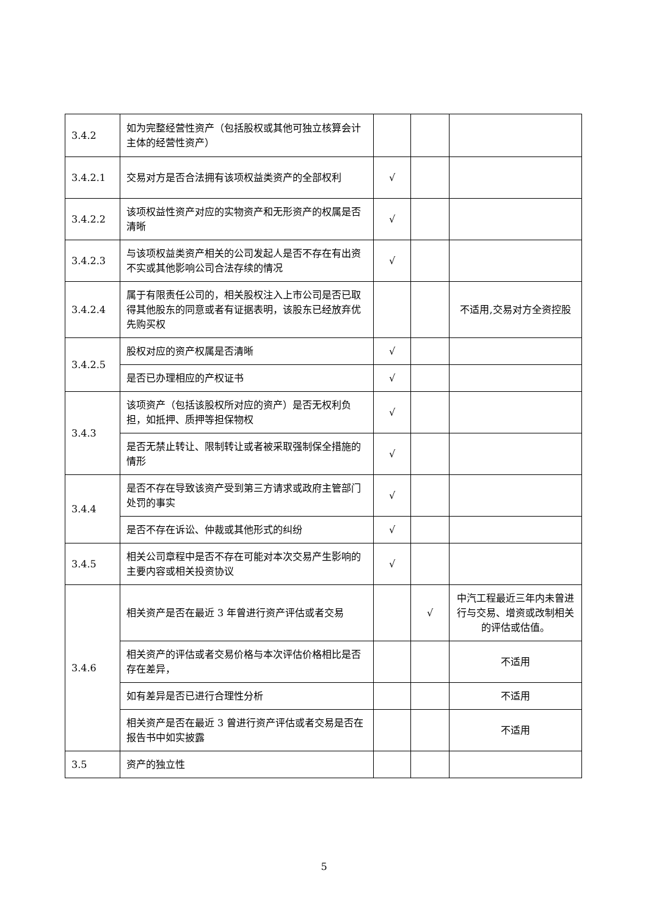| 3.4.2 | 如为完整经营性资产（包括股权或其他可独立核算会计主体的经营性资产） | | | |
| 3.4.2.1 | 交易对方是否合法拥有该项权益类资产的全部权利 | √ | | |
| 3.4.2.2 | 该项权益性资产对应的实物资产和无形资产的权属是否清晰 | √ | | |
| 3.4.2.3 | 与该项权益类资产相关的公司发起人是否不存在有出资不实或其他影响公司合法存续的情况 | √ | | |
| 3.4.2.4 | 属于有限责任公司的，相关股权注入上市公司是否已取得其他股东的同意或者有证据表明，该股东已经放弃优先购买权 | | | 不适用,交易对方全资控股 |
| 3.4.2.5 | 股权对应的资产权属是否清晰 | √ | | |
| | 是否已办理相应的产权证书 | √ | | |
| 3.4.3 | 该项资产（包括该股权所对应的资产）是否无权利负担，如抵押、质押等担保物权 | √ | | |
| | 是否无禁止转让、限制转让或者被采取强制保全措施的情形 | √ | | |
| 3.4.4 | 是否不存在导致该资产受到第三方请求或政府主管部门处罚的事实 | √ | | |
| | 是否不存在诉讼、仲裁或其他形式的纠纷 | √ | | |
| 3.4.5 | 相关公司章程中是否不存在可能对本次交易产生影响的主要内容或相关投资协议 | √ | | |
| 3.4.6 | 相关资产是否在最近 3 年曾进行资产评估或者交易 | | √ | 中汽工程最近三年内未曾进行与交易、增资或改制相关的评估或估值。 |
| | 相关资产的评估或者交易价格与本次评估价格相比是否存在差异， | | | 不适用 |
| | 如有差异是否已进行合理性分析 | | | 不适用 |
| | 相关资产是否在最近 3 曾进行资产评估或者交易是否在报告书中如实披露 | | | 不适用 |
| 3.5 | 资产的独立性 | | | |
5